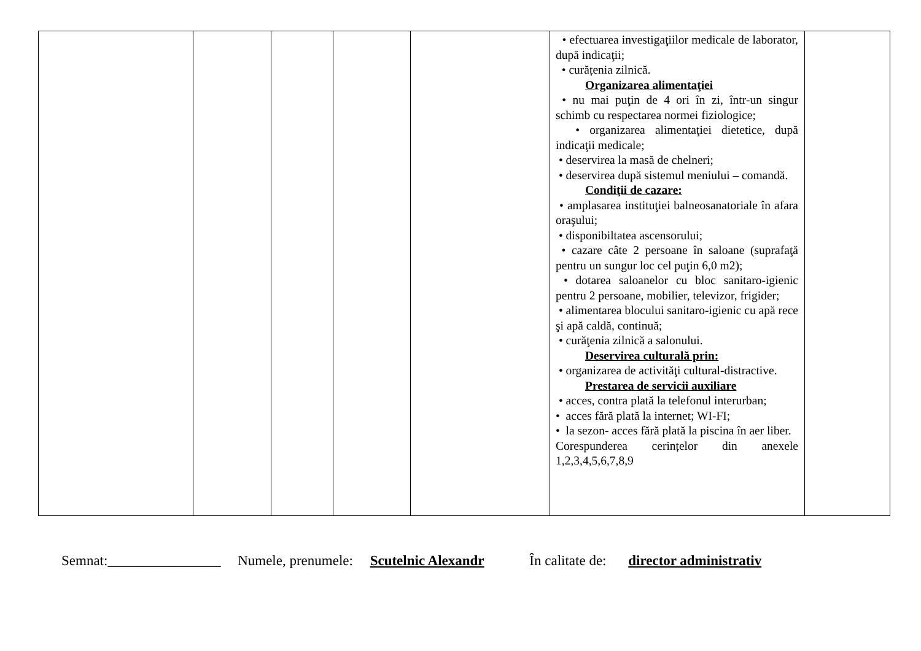| | | | | | • efectuarea investigaţiilor medicale de laborator, după indicaţii; • curățenia zilnică. Organizarea alimentaţiei • nu mai puţin de 4 ori în zi, într-un singur schimb cu respectarea normei fiziologice; • organizarea alimentaţiei dietetice, după indicaţii medicale; • deservirea la masă de chelneri; • deservirea după sistemul meniului – comandă. Condiţii de cazare: • amplasarea instituţiei balneosanatoriale în afara oraşului; • disponibiltatea ascensorului; • cazare câte 2 persoane în saloane (suprafaţă pentru un sungur loc cel puţin 6,0 m2); • dotarea saloanelor cu bloc sanitaro-igienic pentru 2 persoane, mobilier, televizor, frigider; • alimentarea blocului sanitaro-igienic cu apă rece şi apă caldă, continuă; • curăţenia zilnică a salonului. Deservirea culturală prin: • organizarea de activităţi cultural-distractive. Prestarea de servicii auxiliare • acces, contra plată la telefonul interurban; • acces fără plată la internet; WI-FI; • la sezon- acces fără plată la piscina în aer liber. Corespunderea cerințelor din anexele 1,2,3,4,5,6,7,8,9 | |
Semnat:________________ Numele, prenumele: Scutelnic Alexandr În calitate de: director administrativ